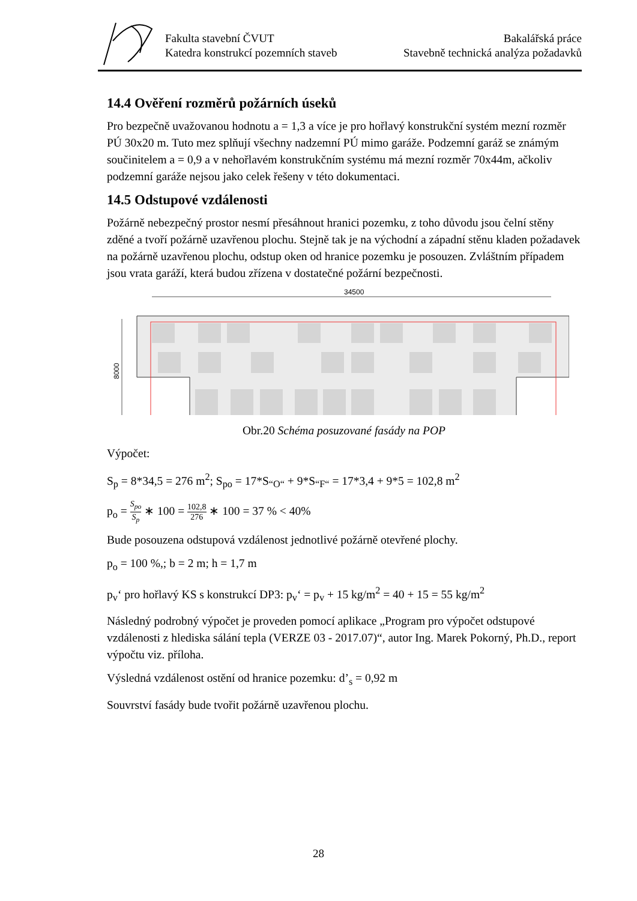Fakulta stavební ČVUT
Katedra konstrukcí pozemních staveb
Bakalářská práce
Stavebně technická analýza požadavků
14.4 Ověření rozměrů požárních úseků
Pro bezpečně uvažovanou hodnotu a = 1,3 a více je pro hořlavý konstrukční systém mezní rozměr PÚ 30x20 m. Tuto mez splňují všechny nadzemní PÚ mimo garáže. Podzemní garáž se známým součinitelem a = 0,9 a v nehořlavém konstrukčním systému má mezní rozměr 70x44m, ačkoliv podzemní garáže nejsou jako celek řešeny v této dokumentaci.
14.5 Odstupové vzdálenosti
Požárně nebezpečný prostor nesmí přesáhnout hranici pozemku, z toho důvodu jsou čelní stěny zděné a tvoří požárně uzavřenou plochu. Stejně tak je na východní a západní stěnu kladen požadavek na požárně uzavřenou plochu, odstup oken od hranice pozemku je posouzen. Zvláštním případem jsou vrata garáží, která budou zřízena v dostatečné požární bezpečnosti.
34500
8000
Obr.20 Schéma posuzované fasády na POP
Výpočet:
S<sub>p</sub> = 8*34,5 = 276 m<sup>2</sup>; S<sub>po</sub> = 17*S<sub>“O“</sub> + 9*S<sub>“F“</sub> = 17*3,4 + 9*5 = 102,8 m<sup>2</sup>
p<sub>o</sub> = S<sub>po</sub> S<sub>p</sub> ∗ 100 = 102,8 276 ∗ 100 = 37 % < 40%
Bude posouzena odstupová vzdálenost jednotlivé požárně otevřené plochy.
p<sub>o</sub> = 100 %,; b = 2 m; h = 1,7 m
p<sub>v</sub>‘ pro hořlavý KS s konstrukcí DP3: p<sub>v</sub>‘ = p<sub>v</sub> + 15 kg/m<sup>2</sup> = 40 + 15 = 55 kg/m<sup>2</sup>
Následný podrobný výpočet je proveden pomocí aplikace „Program pro výpočet odstupové vzdálenosti z hlediska sálání tepla (VERZE 03 - 2017.07)“, autor Ing. Marek Pokorný, Ph.D., report výpočtu viz. příloha.
Výsledná vzdálenost ostění od hranice pozemku: d’<sub>s</sub> = 0,92 m
Souvrství fasády bude tvořit požárně uzavřenou plochu.
28